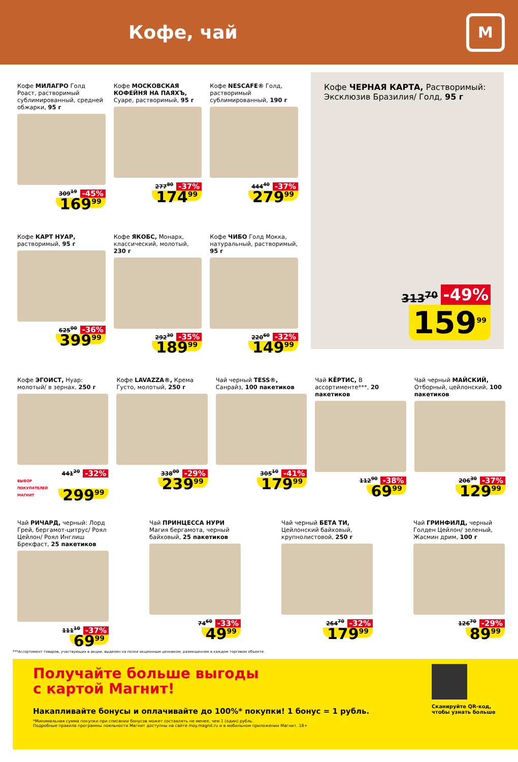Кофе, чай
М
Кофе МИЛАГРО Голд Роаст, растворимый сублимированный, средней обжарки, 95 г
309<sup>19</sup> -45%
169<sup>99</sup>
Кофе МОСКОВСКАЯ КОФЕЙНЯ НА ПАЯХЪ, Суаре, растворимый, 95 г
277<sup>80</sup> -37%
174<sup>99</sup>
Кофе NESCAFE® Голд, растворимый сублимированный, 190 г
444<sup>40</sup> -37%
279<sup>99</sup>
Кофе КАРТ НУАР, растворимый, 95 г
625<sup>00</sup> -36%
399<sup>99</sup>
Кофе ЯКОБС, Монарх, классический, молотый, 230 г
292<sup>30</sup> -35%
189<sup>99</sup>
Кофе ЧИБО Голд Мокка, натуральный, растворимый, 95 г
220<sup>60</sup> -32%
149<sup>99</sup>
Кофе ЧЕРНАЯ КАРТА, Растворимый: Эксклюзив Бразилия/ Голд, 95 г
313<sup>70</sup> -49%
159<sup>99</sup>
Кофе ЭГОИСТ, Нуар: молотый/ в зернах, 250 г
441<sup>20</sup> -32%
ВЫБОР ПОКУПАТЕЛЕЙ МАГНИТ 299<sup>99</sup>
Кофе LAVAZZA®, Крема Густо, молотый, 250 г
338<sup>00</sup> -29%
239<sup>99</sup>
Чай черный TESS®, Санрайз, 100 пакетиков
305<sup>10</sup> -41%
179<sup>99</sup>
Чай КЁРТИС, В ассортименте***, 20 пакетиков
112<sup>90</sup> -38%
69<sup>99</sup>
Чай черный МАЙСКИЙ, Отборный, цейлонский, 100 пакетиков
206<sup>30</sup> -37%
129<sup>99</sup>
Чай РИЧАРД, черный: Лорд Грей, бергамот-цитрус/ Роял Цейлон/ Роял Инглиш Брекфаст, 25 пакетиков
111<sup>10</sup> -37%
69<sup>99</sup>
Чай ПРИНЦЕССА НУРИ Магия бергамота, черный байховый, 25 пакетиков
74<sup>60</sup> -33%
49<sup>99</sup>
Чай черный БЕТА ТИ, Цейлонский байховый, крупнолистовой, 250 г
264<sup>70</sup> -32%
179<sup>99</sup>
Чай ГРИНФИЛД, черный Голден Цейлон/ зеленый, Жасмин дрим, 100 г
126<sup>70</sup> -29%
89<sup>99</sup>
***Ассортимент товаров, участвующих в акции, выделен на полке акционным ценником, размещенном в каждом торговом объекте.
Получайте больше выгоды
с картой Магнит!
Накапливайте бонусы и оплачивайте до 100%* покупки! 1 бонус = 1 рубль.
*Минимальная сумма покупки при списании бонусов может составлять не менее, чем 1 (один) рубль.
Подробные правила программы лояльности Магнит доступны на сайте moy.magnit.ru и в мобильном приложении Магнит. 18+
Сканируйте QR-код, чтобы узнать больше